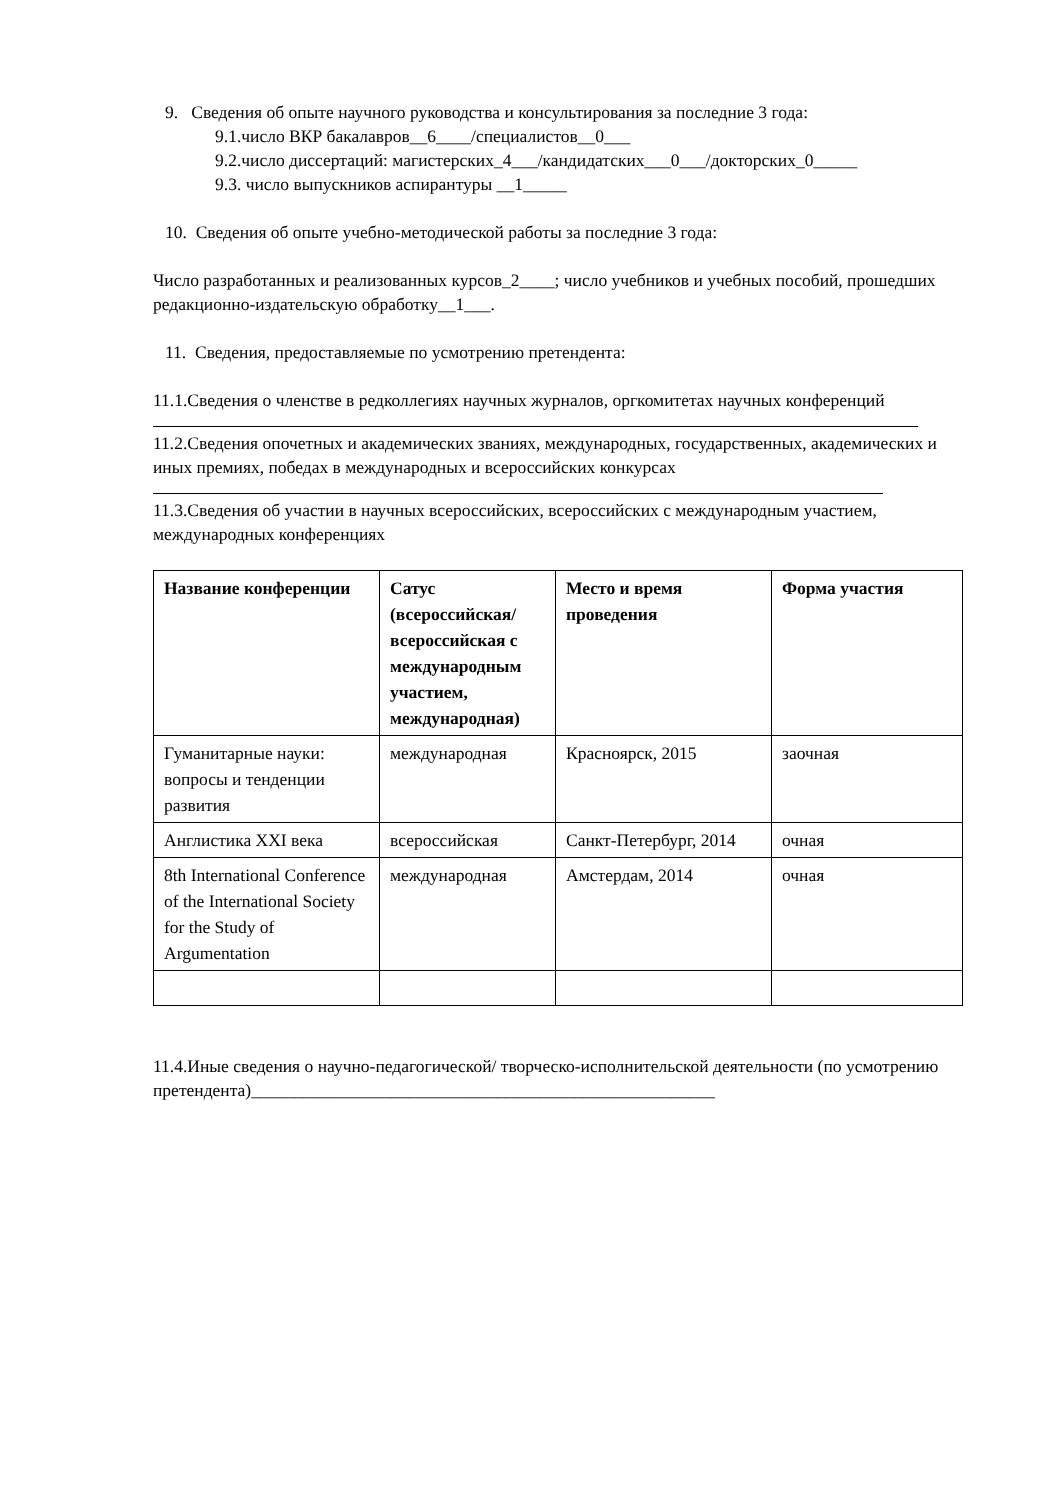9. Сведения об опыте научного руководства и консультирования за последние 3 года:
9.1.число ВКР бакалавров__6____/специалистов__0___
9.2.число диссертаций: магистерских_4___/кандидатских___0___/докторских_0_____
9.3. число выпускников аспирантуры __1_____
10. Сведения об опыте учебно-методической работы за последние 3 года:
Число разработанных и реализованных курсов_2____; число учебников и учебных пособий, прошедших редакционно-издательскую обработку__1___.
11. Сведения, предоставляемые по усмотрению претендента:
11.1.Сведения о членстве в редколлегиях научных журналов, оргкомитетах научных конференций
11.2.Сведения опочетных и академических званиях, международных, государственных, академических и иных премиях, победах в международных и всероссийских конкурсах
11.3.Сведения об участии в научных всероссийских, всероссийских с международным участием, международных конференциях
| Название конференции | Сатус (всероссийская/ всероссийская с международным участием, международная) | Место и время проведения | Форма участия |
| --- | --- | --- | --- |
| Гуманитарные науки: вопросы и тенденции развития | международная | Красноярск, 2015 | заочная |
| Англистика XXI века | всероссийская | Санкт-Петербург, 2014 | очная |
| 8th International Conference of the International Society for the Study of Argumentation | международная | Амстердам, 2014 | очная |
11.4.Иные сведения о научно-педагогической/ творческо-исполнительской деятельности (по усмотрению претендента)_____________________________________________________